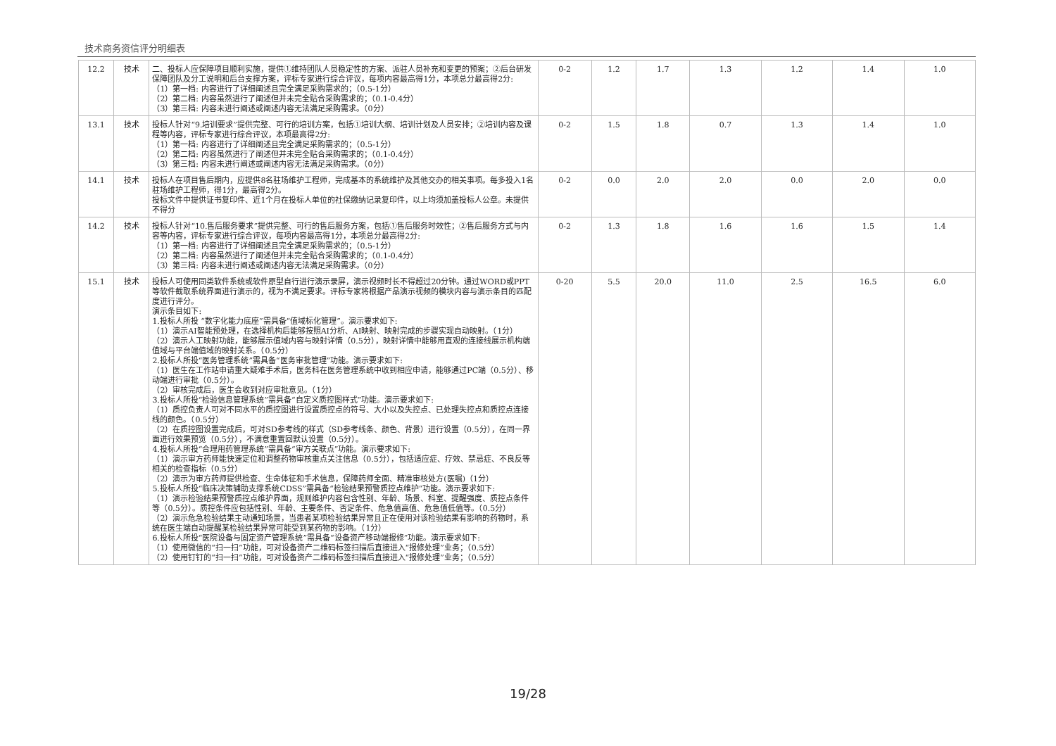技术商务资信评分明细表
| 12.2 | 技术 | 二、投标人应保障项目顺利实施，提供①维持团队人员稳定性的方案、派驻人员补充和变更的预案；②后台研发保障团队及分工说明和后台支撑方案，评标专家进行综合评议，每项内容最高得1分，本项总分最高得2分: （1）第一档: 内容进行了详细阐述且完全满足采购需求的；（0.5-1分） （2）第二档: 内容虽然进行了阐述但并未完全贴合采购需求的；（0.1-0.4分） （3）第三档: 内容未进行阐述或阐述内容无法满足采购需求。（0分） | 0-2 | 1.2 | 1.7 | 1.3 | 1.2 | 1.4 | 1.0 |
| 13.1 | 技术 | 投标人针对“9.培训要求”提供完整、可行的培训方案，包括①培训大纲、培训计划及人员安排；②培训内容及课程等内容，评标专家进行综合评议，本项最高得2分: （1）第一档: 内容进行了详细阐述且完全满足采购需求的；（0.5-1分） （2）第二档: 内容虽然进行了阐述但并未完全贴合采购需求的；（0.1-0.4分） （3）第三档: 内容未进行阐述或阐述内容无法满足采购需求。（0分） | 0-2 | 1.5 | 1.8 | 0.7 | 1.3 | 1.4 | 1.0 |
| 14.1 | 技术 | 投标人在项目售后期内，应提供8名驻场维护工程师，完成基本的系统维护及其他交办的相关事项。每多投入1名驻场维护工程师，得1分，最高得2分。 投标文件中提供证书复印件、近1个月在投标人单位的社保缴纳记录复印件，以上均须加盖投标人公章。未提供不得分 | 0-2 | 0.0 | 2.0 | 2.0 | 0.0 | 2.0 | 0.0 |
| 14.2 | 技术 | 投标人针对“10.售后服务要求”提供完整、可行的售后服务方案，包括①售后服务时效性；②售后服务方式与内容等内容，评标专家进行综合评议，每项内容最高得1分，本项总分最高得2分: （1）第一档: 内容进行了详细阐述且完全满足采购需求的；（0.5-1分） （2）第二档: 内容虽然进行了阐述但并未完全贴合采购需求的；（0.1-0.4分） （3）第三档: 内容未进行阐述或阐述内容无法满足采购需求。（0分） | 0-2 | 1.3 | 1.8 | 1.6 | 1.6 | 1.5 | 1.4 |
| 15.1 | 技术 | 投标人可使用同类软件系统或软件原型自行进行演示录屏，演示视频时长不得超过20分钟。通过WORD或PPT等软件截取系统界面进行演示的，视为不满足要求。评标专家将根据产品演示视频的模块内容与演示条目的匹配度进行评分。 演示条目如下: 1.投标人所投 “数字化能力底座”需具备“值域标化管理”。演示要求如下: （1）演示AI智能预处理，在选择机构后能够按照AI分析、AI映射、映射完成的步骤实现自动映射。（1分） （2）演示人工映射功能，能够展示值域内容与映射详情（0.5分），映射详情中能够用直观的连接线展示机构端值域与平台端值域的映射关系。（0.5分） 2.投标人所投“医务管理系统”需具备“医务审批管理”功能。演示要求如下: （1）医生在工作站申请重大疑难手术后，医务科在医务管理系统中收到相应申请，能够通过PC端（0.5分）、移动端进行审批（0.5分）。 （2）审核完成后，医生会收到对应审批意见。（1分） 3.投标人所投“检验信息管理系统”需具备“自定义质控图样式”功能。演示要求如下: （1）质控负责人可对不同水平的质控图进行设置质控点的符号、大小以及失控点、已处理失控点和质控点连接线的颜色。（0.5分） （2）在质控图设置完成后，可对SD参考线的样式（SD参考线条、颜色、背景）进行设置（0.5分），在同一界面进行效果预览（0.5分），不满意重置回默认设置（0.5分）。 4.投标人所投“合理用药管理系统”需具备“审方关联点”功能。演示要求如下: （1）演示审方药师能快速定位和调整药物审核重点关注信息（0.5分），包括适应症、疗效、禁忌症、不良反等相关的检查指标（0.5分） （2）演示为审方药师提供检查、生命体征和手术信息，保障药师全面、精准审核处方(医嘱)（1分） 5.投标人所投“临床决策辅助支撑系统CDSS”需具备“检验结果预警质控点维护”功能。演示要求如下: （1）演示检验结果预警质控点维护界面，规则维护内容包含性别、年龄、场景、科室、提醒强度、质控点条件等（0.5分）。质控条件应包括性别、年龄、主要条件、否定条件、危急值高值、危急值低值等。（0.5分） （2）演示危急检验结果主动通知场景，当患者某项检验结果异常且正在使用对该检验结果有影响的药物时，系统在医生端自动提醒某检验结果异常可能受到某药物的影响。（1分） 6.投标人所投“医院设备与固定资产管理系统”需具备“设备资产移动端报修”功能。演示要求如下: （1）使用微信的“扫一扫”功能，可对设备资产二维码标签扫描后直接进入“报修处理”业务；（0.5分） （2）使用钉钉的“扫一扫”功能，可对设备资产二维码标签扫描后直接进入“报修处理”业务；（0.5分） | 0-20 | 5.5 | 20.0 | 11.0 | 2.5 | 16.5 | 6.0 |
19/28